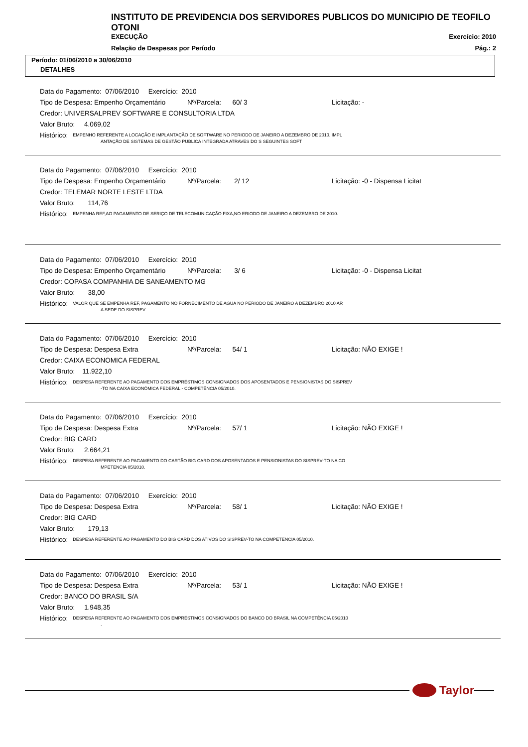INSTITUTO DE PREVIDENCIA DOS SERVIDORES PUBLICOS DO MUNICIPIO DE TEOFILO OTONI
EXECUÇÃO Exercício: 2010
Relação de Despesas por Período Pág.: 2
Período: 01/06/2010 a 30/06/2010
DETALHES
Data do Pagamento: 07/06/2010 Exercício: 2010
Tipo de Despesa: Empenho Orçamentário Nº/Parcela: 60/ 3 Licitação: -
Credor: UNIVERSALPREV SOFTWARE E CONSULTORIA LTDA
Valor Bruto: 4.069,02
Histórico: EMPENHO REFERENTE A LOCAÇÃO E IMPLANTAÇÃO DE SOFTWARE NO PERIODO DE JANEIRO A DEZEMBRO DE 2010. IMPL
ANTAÇÃO DE SISTEMAS DE GESTÃO PUBLICA INTEGRADA ATRAVES DO S SEGUINTES SOFT
Data do Pagamento: 07/06/2010 Exercício: 2010
Tipo de Despesa: Empenho Orçamentário Nº/Parcela: 2/ 12 Licitação: -0 - Dispensa Licitat
Credor: TELEMAR NORTE LESTE LTDA
Valor Bruto: 114,76
Histórico: EMPENHA REF,AO PAGAMENTO DE SERIÇO DE TELECOMUNICAÇÃO FIXA,NO ERIODO DE JANEIRO A DEZEMBRO DE 2010.
Data do Pagamento: 07/06/2010 Exercício: 2010
Tipo de Despesa: Empenho Orçamentário Nº/Parcela: 3/ 6 Licitação: -0 - Dispensa Licitat
Credor: COPASA COMPANHIA DE SANEAMENTO MG
Valor Bruto: 38,00
Histórico: VALOR QUE SE EMPENHA REF, PAGAMENTO NO FORNECIMENTO DE AGUA NO PERIODO DE JANEIRO A DEZEMBRO 2010 AR
A SEDE DO SISPREV.
Data do Pagamento: 07/06/2010 Exercício: 2010
Tipo de Despesa: Despesa Extra Nº/Parcela: 54/ 1 Licitação: NÃO EXIGE !
Credor: CAIXA ECONOMICA FEDERAL
Valor Bruto: 11.922,10
Histórico: DESPESA REFERENTE AO PAGAMENTO DOS EMPRÉSTIMOS CONSIGNADOS DOS APOSENTADOS E PENSIONISTAS DO SISPREV
-TO NA CAIXA ECONÔMICA FEDERAL - COMPETÊNCIA 05/2010.
Data do Pagamento: 07/06/2010 Exercício: 2010
Tipo de Despesa: Despesa Extra Nº/Parcela: 57/ 1 Licitação: NÃO EXIGE !
Credor: BIG CARD
Valor Bruto: 2.664,21
Histórico: DESPESA REFERENTE AO PAGAMENTO DO CARTÃO BIG CARD DOS APOSENTADOS E PENSIONISTAS DO SISPREV-TO NA CO
MPETENCIA 05/2010.
Data do Pagamento: 07/06/2010 Exercício: 2010
Tipo de Despesa: Despesa Extra Nº/Parcela: 58/ 1 Licitação: NÃO EXIGE !
Credor: BIG CARD
Valor Bruto: 179,13
Histórico: DESPESA REFERENTE AO PAGAMENTO DO BIG CARD DOS ATIVOS DO SISPREV-TO NA COMPETENCIA 05/2010.
Data do Pagamento: 07/06/2010 Exercício: 2010
Tipo de Despesa: Despesa Extra Nº/Parcela: 53/ 1 Licitação: NÃO EXIGE !
Credor: BANCO DO BRASIL S/A
Valor Bruto: 1.948,35
Histórico: DESPESA REFERENTE AO PAGAMENTO DOS EMPRÉSTIMOS CONSIGNADOS DO BANCO DO BRASIL NA COMPETÊNCIA 05/2010
.
Taylor